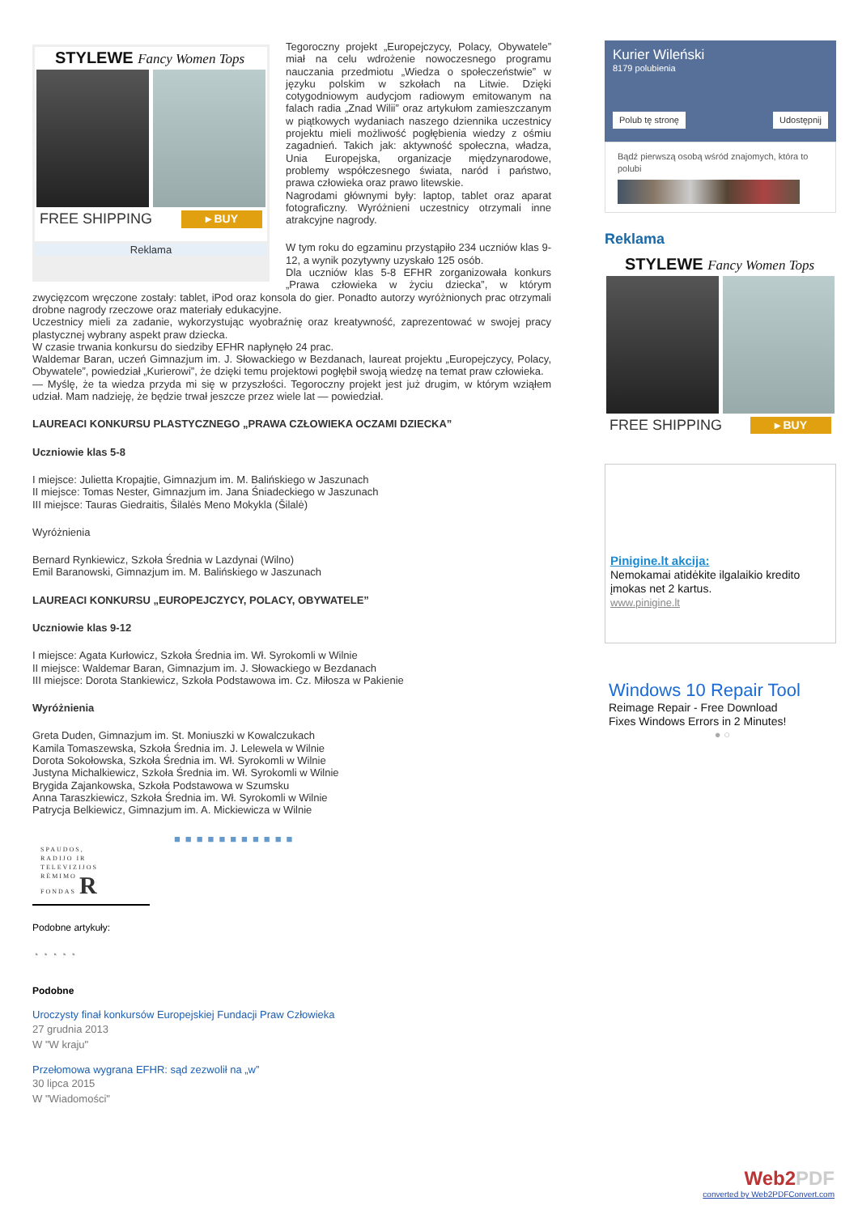STYLEWE Fancy Women Tops
FREE SHIPPING ▸ BUY
Reklama
Tegoroczny projekt „Europejczycy, Polacy, Obywatele” miał na celu wdrożenie nowoczesnego programu nauczania przedmiotu „Wiedza o społeczeństwie” w języku polskim w szkołach na Litwie. Dzięki cotygodniowym audycjom radiowym emitowanym na falach radia „Znad Wilii” oraz artykułom zamieszczanym w piątkowych wydaniach naszego dziennika uczestnicy projektu mieli możliwość pogłębienia wiedzy z ośmiu zagadnień. Takich jak: aktywność społeczna, władza, Unia Europejska, organizacje międzynarodowe, problemy współczesnego świata, naród i państwo, prawa człowieka oraz prawo litewskie.
Nagrodami głównymi były: laptop, tablet oraz aparat fotograficzny. Wyróżnieni uczestnicy otrzymali inne atrakcyjne nagrody.
W tym roku do egzaminu przystąpiło 234 uczniów klas 9-12, a wynik pozytywny uzyskało 125 osób.
Dla uczniów klas 5-8 EFHR zorganizowała konkurs „Prawa człowieka w życiu dziecka”, w którym zwycięzcom wręczone zostały: tablet, iPod oraz konsola do gier. Ponadto autorzy wyróżnionych prac otrzymali drobne nagrody rzeczowe oraz materiały edukacyjne.
Uczestnicy mieli za zadanie, wykorzystując wyobraźnię oraz kreatywność, zaprezentować w swojej pracy plastycznej wybrany aspekt praw dziecka.
W czasie trwania konkursu do siedziby EFHR napłynęło 24 prac.
Waldemar Baran, uczeń Gimnazjum im. J. Słowackiego w Bezdanach, laureat projektu „Europejczycy, Polacy, Obywatele”, powiedział „Kurierowi”, że dzięki temu projektowi pogłębił swoją wiedzę na temat praw człowieka.
— Myślę, że ta wiedza przyda mi się w przyszłości. Tegoroczny projekt jest już drugim, w którym wziąłem udział. Mam nadzieję, że będzie trwał jeszcze przez wiele lat — powiedział.
LAUREACI KONKURSU PLASTYCZNEGO „PRAWA CZŁOWIEKA OCZAMI DZIECKA”
Uczniowie klas 5-8
I miejsce: Julietta Kropajtie, Gimnazjum im. M. Balińskiego w Jaszunach
II miejsce: Tomas Nester, Gimnazjum im. Jana Śniadeckiego w Jaszunach
III miejsce: Tauras Giedraitis, Šilalės Meno Mokykla (Šilalė)
Wyróżnienia
Bernard Rynkiewicz, Szkoła Średnia w Lazdynai (Wilno)
Emil Baranowski, Gimnazjum im. M. Balińskiego w Jaszunach
LAUREACI KONKURSU „EUROPEJCZYCY, POLACY, OBYWATELE”
Uczniowie klas 9-12
I miejsce: Agata Kurłowicz, Szkoła Średnia im. Wł. Syrokomli w Wilnie
II miejsce: Waldemar Baran, Gimnazjum im. J. Słowackiego w Bezdanach
III miejsce: Dorota Stankiewicz, Szkoła Podstawowa im. Cz. Miłosza w Pakienie
Wyróżnienia
Greta Duden, Gimnazjum im. St. Moniuszki w Kowalczukach
Kamila Tomaszewska, Szkoła Średnia im. J. Lelewela w Wilnie
Dorota Sokołowska, Szkoła Średnia im. Wł. Syrokomli w Wilnie
Justyna Michalkiewicz, Szkoła Średnia im. Wł. Syrokomli w Wilnie
Brygida Zajankowska, Szkoła Podstawowa w Szumsku
Anna Taraszkiewicz, Szkoła Średnia im. Wł. Syrokomli w Wilnie
Patrycja Belkiewicz, Gimnazjum im. A. Mickiewicza w Wilnie
SPAUDOS,
RADIJO IR
TELEVIZIJOS
RĖMIMO
FONDAS R
■■■■■■■■■■■
Podobne artykuły:
◔ ◔ ◔ ◔ ◔
Podobne
Uroczysty finał konkursów Europejskiej Fundacji Praw Człowieka
27 grudnia 2013
W "W kraju"
Przełomowa wygrana EFHR: sąd zezwolił na „w”
30 lipca 2015
W "Wiadomości"
Kurier Wileński
8179 polubienia
Polub tę stronę Udostępnij
Bądź pierwszą osobą wśród znajomych, która to polubi
Reklama
STYLEWE Fancy Women Tops
FREE SHIPPING ▸ BUY
Pinigine.lt akcija:
Nemokamai atidėkite ilgalaikio kredito įmokas net 2 kartus.
www.pinigine.lt
Windows 10 Repair Tool
Reimage Repair - Free Download
Fixes Windows Errors in 2 Minutes!
● ○
Web2PDF
converted by Web2PDFConvert.com